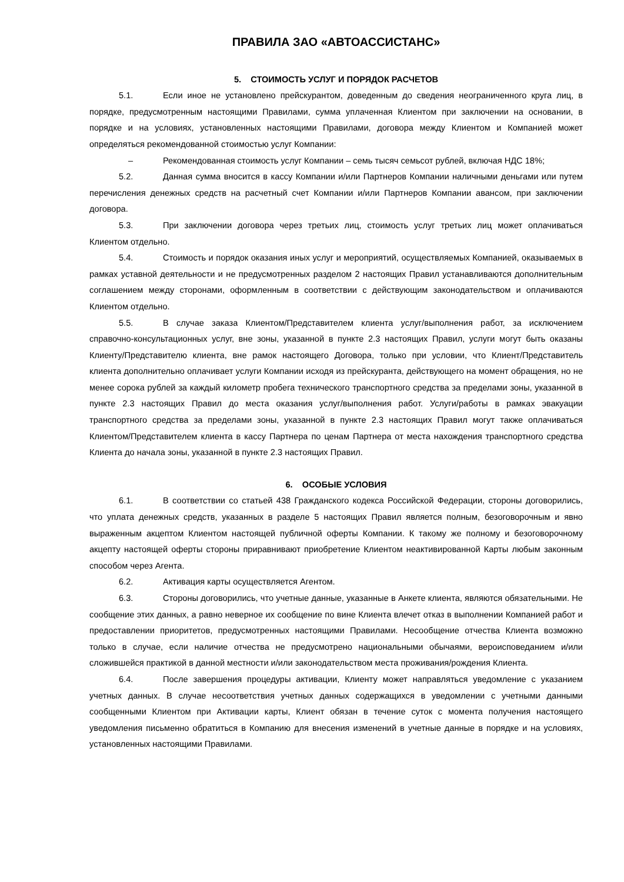ПРАВИЛА ЗАО «АВТОАССИСТАНС»
5. СТОИМОСТЬ УСЛУГ И ПОРЯДОК РАСЧЕТОВ
5.1. Если иное не установлено прейскурантом, доведенным до сведения неограниченного круга лиц, в порядке, предусмотренным настоящими Правилами, сумма уплаченная Клиентом при заключении на основании, в порядке и на условиях, установленных настоящими Правилами, договора между Клиентом и Компанией может определяться рекомендованной стоимостью услуг Компании:
– Рекомендованная стоимость услуг Компании – семь тысяч семьсот рублей, включая НДС 18%;
5.2. Данная сумма вносится в кассу Компании и/или Партнеров Компании наличными деньгами или путем перечисления денежных средств на расчетный счет Компании и/или Партнеров Компании авансом, при заключении договора.
5.3. При заключении договора через третьих лиц, стоимость услуг третьих лиц может оплачиваться Клиентом отдельно.
5.4. Стоимость и порядок оказания иных услуг и мероприятий, осуществляемых Компанией, оказываемых в рамках уставной деятельности и не предусмотренных разделом 2 настоящих Правил устанавливаются дополнительным соглашением между сторонами, оформленным в соответствии с действующим законодательством и оплачиваются Клиентом отдельно.
5.5. В случае заказа Клиентом/Представителем клиента услуг/выполнения работ, за исключением справочно-консультационных услуг, вне зоны, указанной в пункте 2.3 настоящих Правил, услуги могут быть оказаны Клиенту/Представителю клиента, вне рамок настоящего Договора, только при условии, что Клиент/Представитель клиента дополнительно оплачивает услуги Компании исходя из прейскуранта, действующего на момент обращения, но не менее сорока рублей за каждый километр пробега технического транспортного средства за пределами зоны, указанной в пункте 2.3 настоящих Правил до места оказания услуг/выполнения работ. Услуги/работы в рамках эвакуации транспортного средства за пределами зоны, указанной в пункте 2.3 настоящих Правил могут также оплачиваться Клиентом/Представителем клиента в кассу Партнера по ценам Партнера от места нахождения транспортного средства Клиента до начала зоны, указанной в пункте 2.3 настоящих Правил.
6. ОСОБЫЕ УСЛОВИЯ
6.1. В соответствии со статьей 438 Гражданского кодекса Российской Федерации, стороны договорились, что уплата денежных средств, указанных в разделе 5 настоящих Правил является полным, безоговорочным и явно выраженным акцептом Клиентом настоящей публичной оферты Компании. К такому же полному и безоговорочному акцепту настоящей оферты стороны приравнивают приобретение Клиентом неактивированной Карты любым законным способом через Агента.
6.2. Активация карты осуществляется Агентом.
6.3. Стороны договорились, что учетные данные, указанные в Анкете клиента, являются обязательными. Не сообщение этих данных, а равно неверное их сообщение по вине Клиента влечет отказ в выполнении Компанией работ и предоставлении приоритетов, предусмотренных настоящими Правилами. Несообщение отчества Клиента возможно только в случае, если наличие отчества не предусмотрено национальными обычаями, вероисповеданием и/или сложившейся практикой в данной местности и/или законодательством места проживания/рождения Клиента.
6.4. После завершения процедуры активации, Клиенту может направляться уведомление с указанием учетных данных. В случае несоответствия учетных данных содержащихся в уведомлении с учетными данными сообщенными Клиентом при Активации карты, Клиент обязан в течение суток с момента получения настоящего уведомления письменно обратиться в Компанию для внесения изменений в учетные данные в порядке и на условиях, установленных настоящими Правилами.